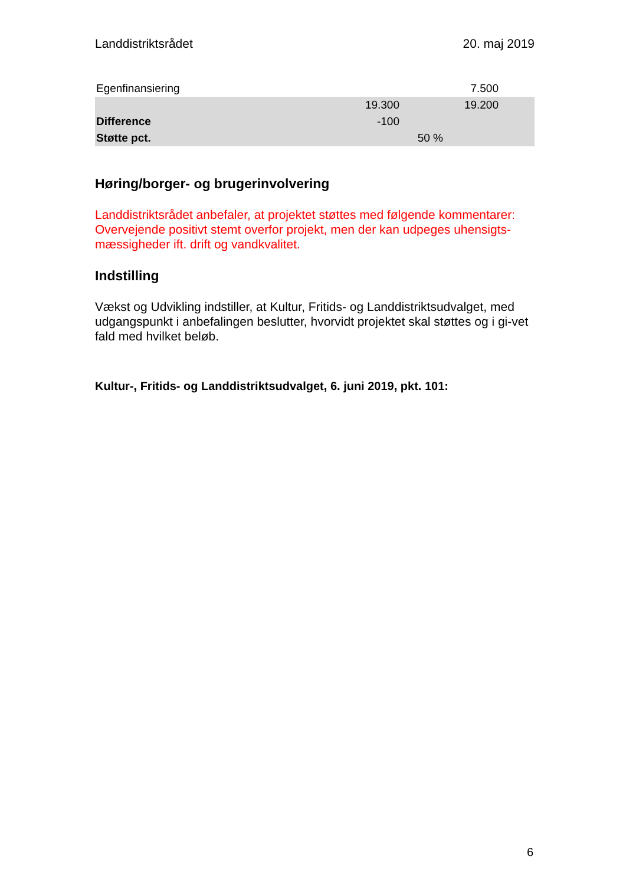Landdistriktsrådet 20. maj 2019
| Egenfinansiering | | | 7.500 | |
| | 19.300 | | 19.200 | |
| Difference | -100 | | | |
| Støtte pct. | | 50 % | | |
Høring/borger- og brugerinvolvering
Landdistriktsrådet anbefaler, at projektet støttes med følgende kommentarer: Overvejende positivt stemt overfor projekt, men der kan udpeges uhensigts-mæssigheder ift. drift og vandkvalitet.
Indstilling
Vækst og Udvikling indstiller, at Kultur, Fritids- og Landdistriktsudvalget, med udgangspunkt i anbefalingen beslutter, hvorvidt projektet skal støttes og i gi-vet fald med hvilket beløb.
Kultur-, Fritids- og Landdistriktsudvalget, 6. juni 2019, pkt. 101:
6